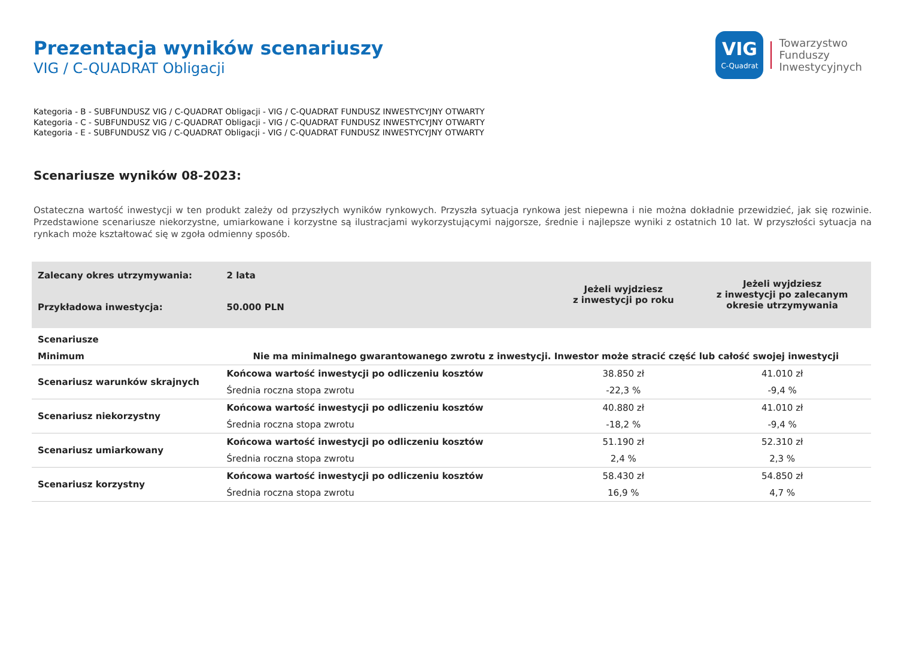VIG
C-Quadrat
Towarzystwo
Funduszy
Inwestycyjnych
Prezentacja wyników scenariuszy
VIG / C-QUADRAT Obligacji
Kategoria - B - SUBFUNDUSZ VIG / C-QUADRAT Obligacji - VIG / C-QUADRAT FUNDUSZ INWESTYCYJNY OTWARTY
Kategoria - C - SUBFUNDUSZ VIG / C-QUADRAT Obligacji - VIG / C-QUADRAT FUNDUSZ INWESTYCYJNY OTWARTY
Kategoria - E - SUBFUNDUSZ VIG / C-QUADRAT Obligacji - VIG / C-QUADRAT FUNDUSZ INWESTYCYJNY OTWARTY
Scenariusze wyników 08-2023:
Ostateczna wartość inwestycji w ten produkt zależy od przyszłych wyników rynkowych. Przyszła sytuacja rynkowa jest niepewna i nie można dokładnie przewidzieć, jak się rozwinie. Przedstawione scenariusze niekorzystne, umiarkowane i korzystne są ilustracjami wykorzystującymi najgorsze, średnie i najlepsze wyniki z ostatnich 10 lat. W przyszłości sytuacja na rynkach może kształtować się w zgoła odmienny sposób.
| Zalecany okres utrzymywania: | 2 lata | Jeżeli wyjdziesz z inwestycji po roku | Jeżeli wyjdziesz z inwestycji po zalecanym okresie utrzymywania |
| Przykładowa inwestycja: | 50.000 PLN | | |
| Scenariusze | | | |
| Minimum | Nie ma minimalnego gwarantowanego zwrotu z inwestycji. Inwestor może stracić część lub całość swojej inwestycji | | |
| Scenariusz warunków skrajnych | Końcowa wartość inwestycji po odliczeniu kosztów | 38.850 zł | 41.010 zł |
| | Średnia roczna stopa zwrotu | -22,3 % | -9,4 % |
| Scenariusz niekorzystny | Końcowa wartość inwestycji po odliczeniu kosztów | 40.880 zł | 41.010 zł |
| | Średnia roczna stopa zwrotu | -18,2 % | -9,4 % |
| Scenariusz umiarkowany | Końcowa wartość inwestycji po odliczeniu kosztów | 51.190 zł | 52.310 zł |
| | Średnia roczna stopa zwrotu | 2,4 % | 2,3 % |
| Scenariusz korzystny | Końcowa wartość inwestycji po odliczeniu kosztów | 58.430 zł | 54.850 zł |
| | Średnia roczna stopa zwrotu | 16,9 % | 4,7 % |